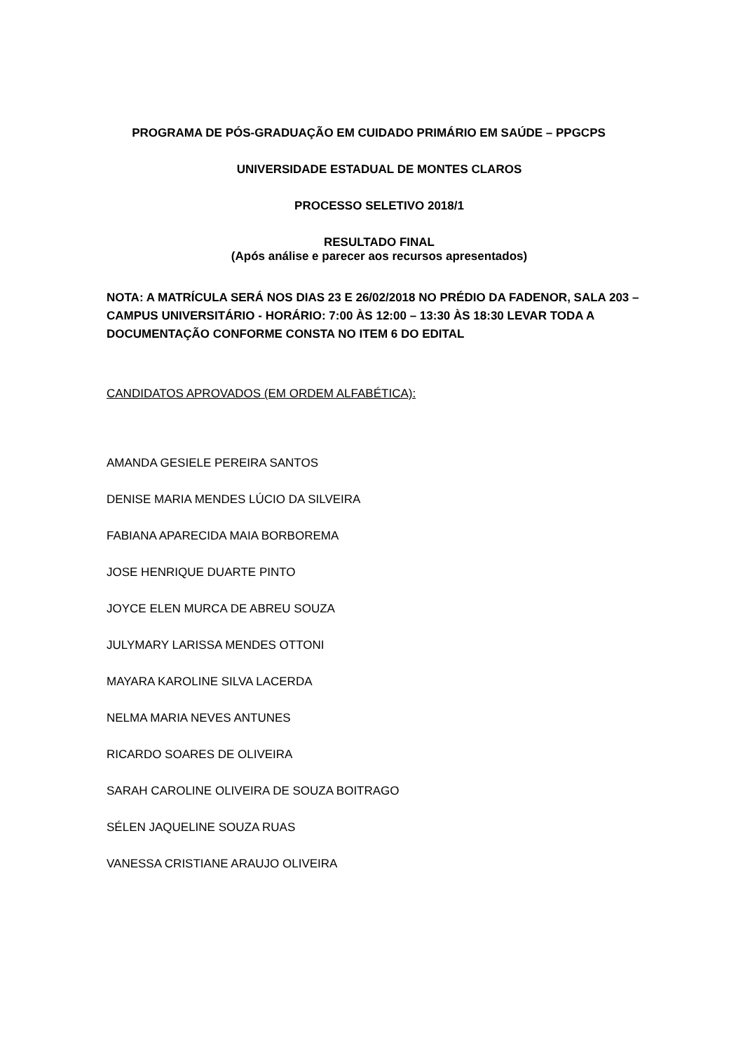PROGRAMA DE PÓS-GRADUAÇÃO EM CUIDADO PRIMÁRIO EM SAÚDE – PPGCPS
UNIVERSIDADE ESTADUAL DE MONTES CLAROS
PROCESSO SELETIVO 2018/1
RESULTADO FINAL
(Após análise e parecer aos recursos apresentados)
NOTA: A MATRÍCULA SERÁ NOS DIAS 23 E 26/02/2018 NO PRÉDIO DA FADENOR, SALA 203 – CAMPUS UNIVERSITÁRIO - HORÁRIO: 7:00 ÀS 12:00 – 13:30 ÀS 18:30 LEVAR TODA A DOCUMENTAÇÃO CONFORME CONSTA NO ITEM 6 DO EDITAL
CANDIDATOS APROVADOS (EM ORDEM ALFABÉTICA):
AMANDA GESIELE PEREIRA SANTOS
DENISE MARIA MENDES LÚCIO DA SILVEIRA
FABIANA APARECIDA MAIA BORBOREMA
JOSE HENRIQUE DUARTE PINTO
JOYCE ELEN MURCA DE ABREU SOUZA
JULYMARY LARISSA MENDES OTTONI
MAYARA KAROLINE SILVA LACERDA
NELMA MARIA NEVES ANTUNES
RICARDO SOARES DE OLIVEIRA
SARAH CAROLINE OLIVEIRA DE SOUZA BOITRAGO
SÉLEN JAQUELINE SOUZA RUAS
VANESSA CRISTIANE ARAUJO OLIVEIRA